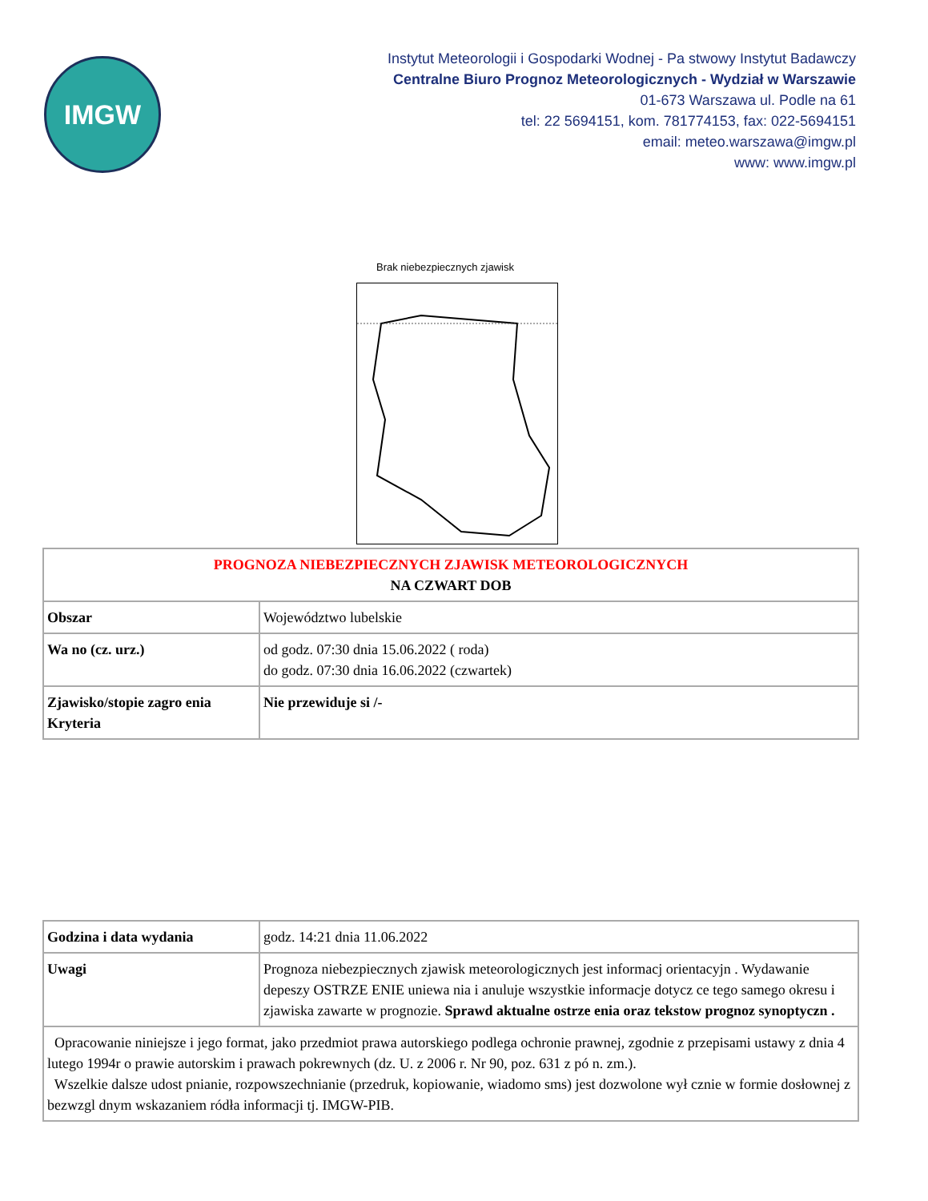IMGW
Instytut Meteorologii i Gospodarki Wodnej - Pa stwowy Instytut Badawczy
Centralne Biuro Prognoz Meteorologicznych - Wydział w Warszawie
01-673 Warszawa ul. Podle na 61
tel: 22 5694151, kom. 781774153, fax: 022-5694151
email: meteo.warszawa@imgw.pl
www: www.imgw.pl
Brak niebezpiecznych zjawisk
| PROGNOZA NIEBEZPIECZNYCH ZJAWISK METEOROLOGICZNYCH NA CZWART DOB | |
| Obszar | Województwo lubelskie |
| Wa no (cz. urz.) | od godz. 07:30 dnia 15.06.2022 ( roda) do godz. 07:30 dnia 16.06.2022 (czwartek) |
| Zjawisko/stopie zagro enia Kryteria | Nie przewiduje si /- |
| Godzina i data wydania | godz. 14:21 dnia 11.06.2022 |
| Uwagi | Prognoza niebezpiecznych zjawisk meteorologicznych jest informacj orientacyjn . Wydawanie depeszy OSTRZE ENIE uniewa nia i anuluje wszystkie informacje dotycz ce tego samego okresu i zjawiska zawarte w prognozie. Sprawd aktualne ostrze enia oraz tekstow prognoz synoptyczn . |
| Opracowanie niniejsze i jego format, jako przedmiot prawa autorskiego podlega ochronie prawnej, zgodnie z przepisami ustawy z dnia 4 lutego 1994r o prawie autorskim i prawach pokrewnych (dz. U. z 2006 r. Nr 90, poz. 631 z pó n. zm.). Wszelkie dalsze udost pnianie, rozpowszechnianie (przedruk, kopiowanie, wiadomo sms) jest dozwolone wył cznie w formie dosłownej z bezwzgl dnym wskazaniem ródła informacji tj. IMGW-PIB. | |